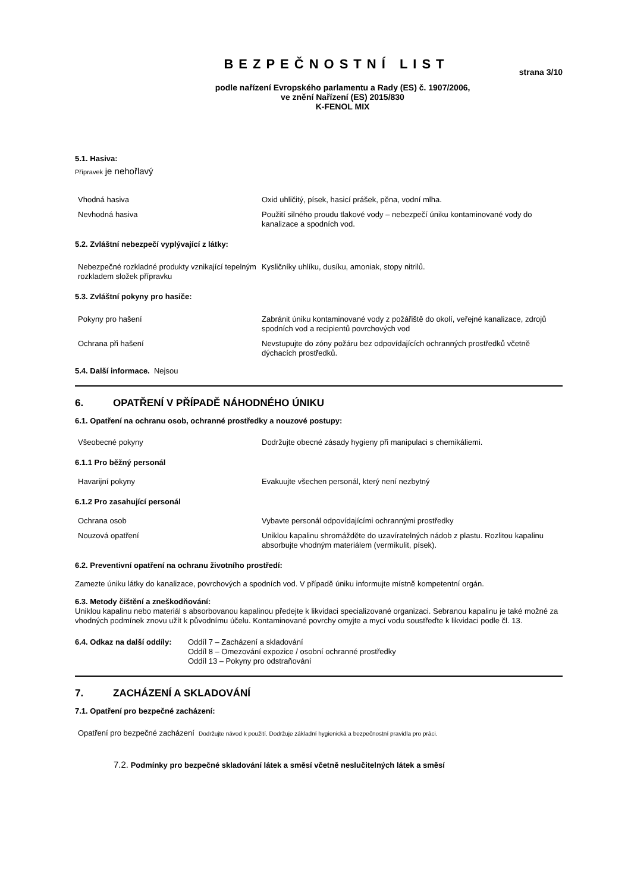BEZPEČNOSTNÍ LIST
strana 3/10
podle nařízení Evropského parlamentu a Rady (ES) č. 1907/2006,
ve znění Nařízení (ES) 2015/830
K-FENOL MIX
5.1. Hasiva:
Přípravek je nehořlavý
| Vhodná hasiva | Oxid uhličitý, písek, hasicí prášek, pěna, vodní mlha. |
| Nevhodná hasiva | Použití silného proudu tlakové vody – nebezpečí úniku kontaminované vody do kanalizace a spodních vod. |
5.2. Zvláštní nebezpečí vyplývající z látky:
| Nebezpečné rozkladné produkty vznikající tepelným rozkladem složek přípravku | Kysličníky uhlíku, dusíku, amoniak, stopy nitrilů. |
5.3. Zvláštní pokyny pro hasiče:
| Pokyny pro hašení | Zabránit úniku kontaminované vody z požářiště do okolí, veřejné kanalizace, zdrojů spodních vod a recipientů povrchových vod |
| Ochrana při hašení | Nevstupujte do zóny požáru bez odpovídajících ochranných prostředků včetně dýchacích prostředků. |
5.4. Další informace. Nejsou
6. OPATŘENÍ V PŘÍPADĚ NÁHODNÉHO ÚNIKU
6.1. Opatření na ochranu osob, ochranné prostředky a nouzové postupy:
| Všeobecné pokyny | Dodržujte obecné zásady hygieny při manipulaci s chemikáliemi. |
6.1.1 Pro běžný personál
| Havarijní pokyny | Evakuujte všechen personál, který není nezbytný |
6.1.2 Pro zasahující personál
| Ochrana osob | Vybavte personál odpovídajícími ochrannými prostředky |
| Nouzová opatření | Uniklou kapalinu shromážděte do uzavíratelných nádob z plastu. Rozlitou kapalinu absorbujte vhodným materiálem (vermikulit, písek). |
6.2. Preventivní opatření na ochranu životního prostředí:
Zamezte úniku látky do kanalizace, povrchových a spodních vod. V případě úniku informujte místně kompetentní orgán.
6.3. Metody čištění a zneškodňování:
Uniklou kapalinu nebo materiál s absorbovanou kapalinou předejte k likvidaci specializované organizaci. Sebranou kapalinu je také možné za vhodných podmínek znovu užít k původnímu účelu. Kontaminované povrchy omyjte a mycí vodu soustřeďte k likvidaci podle čl. 13.
6.4. Odkaz na další oddíly:
Oddíl 7 – Zacházení a skladování
Oddíl 8 – Omezování expozice / osobní ochranné prostředky
Oddíl 13 – Pokyny pro odstraňování
7. ZACHÁZENÍ A SKLADOVÁNÍ
7.1. Opatření pro bezpečné zacházení:
Opatření pro bezpečné zacházení Dodržujte návod k použití. Dodržuje základní hygienická a bezpečnostní pravidla pro práci.
7.2. Podmínky pro bezpečné skladování látek a směsí včetně neslučitelných látek a směsí